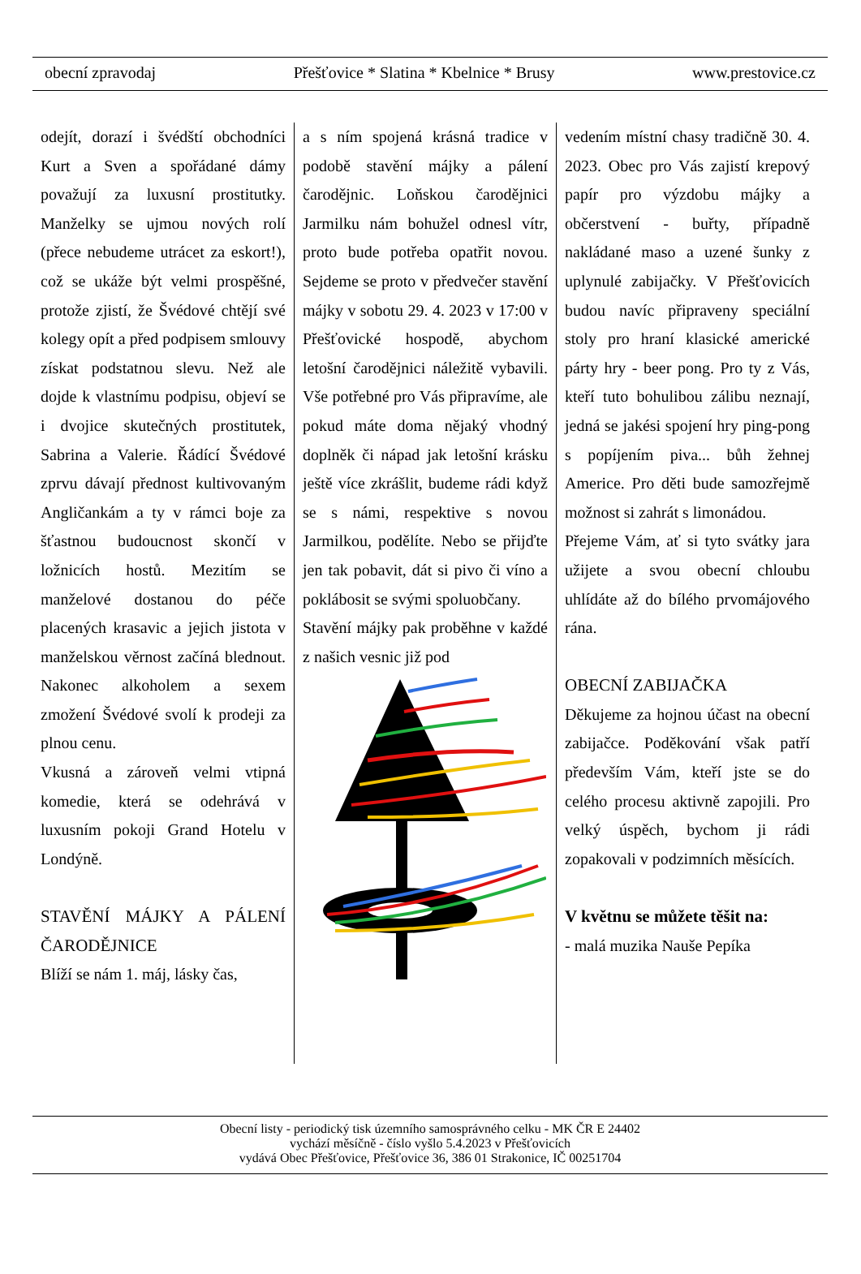obecní zpravodaj Přešťovice * Slatina * Kbelnice * Brusy www.prestovice.cz
odejít, dorazí i švédští obchodníci Kurt a Sven a spořádané dámy považují za luxusní prostitutky. Manželky se ujmou nových rolí (přece nebudeme utrácet za eskort!), což se ukáže být velmi prospěšné, protože zjistí, že Švédové chtějí své kolegy opít a před podpisem smlouvy získat podstatnou slevu. Než ale dojde k vlastnímu podpisu, objeví se i dvojice skutečných prostitutek, Sabrina a Valerie. Řádící Švédové zprvu dávají přednost kultivovaným Angličankám a ty v rámci boje za šťastnou budoucnost skončí v ložnicích hostů. Mezitím se manželové dostanou do péče placených krasavic a jejich jistota v manželskou věrnost začíná blednout. Nakonec alkoholem a sexem zmožení Švédové svolí k prodeji za plnou cenu.
Vkusná a zároveň velmi vtipná komedie, která se odehrává v luxusním pokoji Grand Hotelu v Londýně.
STAVĚNÍ MÁJKY A PÁLENÍ ČARODĚJNICE
Blíží se nám 1. máj, lásky čas,
a s ním spojená krásná tradice v podobě stavění májky a pálení čarodějnic. Loňskou čarodějnici Jarmilku nám bohužel odnesl vítr, proto bude potřeba opatřit novou. Sejdeme se proto v předvečer stavění májky v sobotu 29. 4. 2023 v 17:00 v Přešťovické hospodě, abychom letošní čarodějnici náležitě vybavili. Vše potřebné pro Vás připravíme, ale pokud máte doma nějaký vhodný doplněk či nápad jak letošní krásku ještě více zkrášlit, budeme rádi když se s námi, respektive s novou Jarmilkou, podělíte. Nebo se přijďte jen tak pobavit, dát si pivo či víno a poklábosit se svými spoluobčany.
Stavění májky pak proběhne v každé z našich vesnic již pod
vedením místní chasy tradičně 30. 4. 2023. Obec pro Vás zajistí krepový papír pro výzdobu májky a občerstvení - buřty, případně nakládané maso a uzené šunky z uplynulé zabijačky. V Přešťovicích budou navíc připraveny speciální stoly pro hraní klasické americké párty hry - beer pong. Pro ty z Vás, kteří tuto bohulibou zálibu neznají, jedná se jakési spojení hry ping-pong s popíjením piva... bůh žehnej Americe. Pro děti bude samozřejmě možnost si zahrát s limonádou.
Přejeme Vám, ať si tyto svátky jara užijete a svou obecní chloubu uhlídáte až do bílého prvomájového rána.
OBECNÍ ZABIJAČKA
Děkujeme za hojnou účast na obecní zabijačce. Poděkování však patří především Vám, kteří jste se do celého procesu aktivně zapojili. Pro velký úspěch, bychom ji rádi zopakovali v podzimních měsících.
V květnu se můžete těšit na:
- malá muzika Nauše Pepíka
Obecní listy - periodický tisk územního samosprávného celku - MK ČR E 24402
vychází měsíčně - číslo vyšlo 5.4.2023 v Přešťovicích
vydává Obec Přešťovice, Přešťovice 36, 386 01 Strakonice, IČ 00251704